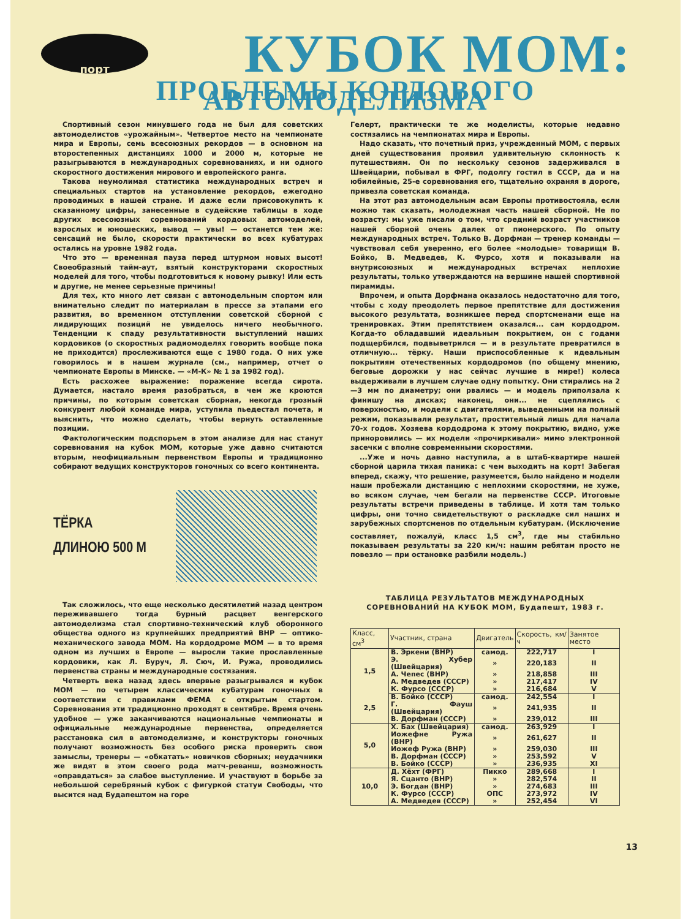порт
КУБОК МОМ:
ПРОБЛЕМЫ КОРДОВОГО АВТОМОДЕЛИЗМА
Спортивный сезон минувшего года не был для советских автомоделистов «урожайным». Четвертое место на чемпионате мира и Европы, семь всесоюзных рекордов — в основном на второстепенных дистанциях 1000 и 2000 м, которые не разыгрываются в международных соревнованиях, и ни одного скоростного достижения мирового и европейского ранга.
Такова неумолимая статистика международных встреч и специальных стартов на установление рекордов, ежегодно проводимых в нашей стране. И даже если присовокупить к сказанному цифры, занесенные в судейские таблицы в ходе других всесоюзных соревнований кордовых автомоделей, взрослых и юношеских, вывод — увы! — останется тем же: сенсаций не было, скорости практически во всех кубатурах остались на уровне 1982 года.
Что это — временная пауза перед штурмом новых высот! Своеобразный тайм-аут, взятый конструкторами скоростных моделей для того, чтобы подготовиться к новому рывку! Или есть и другие, не менее серьезные причины!
Для тех, кто много лет связан с автомодельным спортом или внимательно следит по материалам в прессе за этапами его развития, во временном отступлении советской сборной с лидирующих позиций не увиделось ничего необычного. Тенденции к спаду результативности выступлений наших кордовиков (о скоростных радиомоделях говорить вообще пока не приходится) прослеживаются еще с 1980 года. О них уже говорилось и в нашем журнале (см., например, отчет о чемпионате Европы в Минске. — «М-К» № 1 за 1982 год).
Есть расхожее выражение: поражение всегда сирота. Думается, настало время разобраться, в чем же кроются причины, по которым советская сборная, некогда грозный конкурент любой команде мира, уступила пьедестал почета, и выяснить, что можно сделать, чтобы вернуть оставленные позиции.
Фактологическим подспорьем в этом анализе для нас станут соревнования на кубок МОМ, которые уже давно считаются вторым, неофициальным первенством Европы и традиционно собирают ведущих конструкторов гоночных со всего континента.
ТЁРКА
ДЛИНОЮ 500 М
Так сложилось, что еще несколько десятилетий назад центром переживавшего тогда бурный расцвет венгерского автомоделизма стал спортивно-технический клуб оборонного общества одного из крупнейших предприятий ВНР — оптико-механического завода МОМ. На кордодроме МОМ — в то время одном из лучших в Европе — выросли такие прославленные кордовики, как Л. Буруч, Л. Сюч, И. Ружа, проводились первенства страны и международные состязания.
Четверть века назад здесь впервые разыгрывался и кубок МОМ — по четырем классическим кубатурам гоночных в соответствии с правилами ФЕМА с открытым стартом. Соревнования эти традиционно проходят в сентябре. Время очень удобное — уже заканчиваются национальные чемпионаты и официальные международные первенства, определяется расстановка сил в автомоделизме, и конструкторы гоночных получают возможность без особого риска проверить свои замыслы, тренеры — «обкатать» новичков сборных; неудачники же видят в этом своего рода матч-реванш, возможность «оправдаться» за слабое выступление. И участвуют в борьбе за небольшой серебряный кубок с фигуркой статуи Свободы, что высится над Будапештом на горе
Гелерт, практически те же моделисты, которые недавно состязались на чемпионатах мира и Европы.
Надо сказать, что почетный приз, учрежденный МОМ, с первых дней существования проявил удивительную склонность к путешествиям. Он по нескольку сезонов задерживался в Швейцарии, побывал в ФРГ, подолгу гостил в СССР, да и на юбилейные, 25-е соревнования его, тщательно охраняя в дороге, привезла советская команда.
На этот раз автомодельным асам Европы противостояла, если можно так сказать, молодежная часть нашей сборной. Не по возрасту: мы уже писали о том, что средний возраст участников нашей сборной очень далек от пионерского. По опыту международных встреч. Только В. Дорфман — тренер команды — чувствовал себя уверенно, его более «молодые» товарищи В. Бойко, В. Медведев, К. Фурсо, хотя и показывали на внутрисоюзных и международных встречах неплохие результаты, только утверждаются на вершине нашей спортивной пирамиды.
Впрочем, и опыта Дорфмана оказалось недостаточно для того, чтобы с ходу преодолеть первое препятствие для достижения высокого результата, возникшее перед спортсменами еще на тренировках. Этим препятствием оказался... сам кордодром. Когда-то обладавший идеальным покрытием, он с годами подщербился, подвыветрился — и в результате превратился в отличную... тёрку. Наши приспособленные к идеальным покрытиям отечественных кордодромов (по общему мнению, беговые дорожки у нас сейчас лучшие в мире!) колеса выдерживали в лучшем случае одну попытку. Они стирались на 2—3 мм по диаметру; они рвались — и модель приползала к финишу на дисках; наконец, они... не сцеплялись с поверхностью, и модели с двигателями, выведенными на полный режим, показывали результат, простительный лишь для начала 70-х годов. Хозяева кордодрома к этому покрытию, видно, уже приноровились — их модели «прочиркивали» мимо электронной засечки с вполне современными скоростями.
...Уже и ночь давно наступила, а в штаб-квартире нашей сборной царила тихая паника: с чем выходить на корт! Забегая вперед, скажу, что решение, разумеется, было найдено и модели наши пробежали дистанцию с неплохими скоростями, не хуже, во всяком случае, чем бегали на первенстве СССР. Итоговые результаты встречи приведены в таблице. И хотя там только цифры, они точно свидетельствуют о раскладке сил наших и зарубежных спортсменов по отдельным кубатурам. (Исключение составляет, пожалуй, класс 1,5 см<sup>3</sup>, где мы стабильно показываем результаты за 220 км/ч: нашим ребятам просто не повезло — при остановке разбили модель.)
ТАБЛИЦА РЕЗУЛЬТАТОВ МЕЖДУНАРОДНЫХ СОРЕВНОВАНИЙ НА КУБОК МОМ, Будапешт, 1983 г.
| Класс, см<sup>3</sup> | Участник, страна | Двигатель | Скорость, км/ч | Занятое место |
| --- | --- | --- | --- | --- |
| 1,5 | В. Эркени (ВНР) | самод. | 222,717 | I |
| | Э. Хубер (Швейцария) | » | 220,183 | II |
| | А. Чепес (ВНР) | » | 218,858 | III |
| | А. Медведев (СССР) | » | 217,417 | IV |
| | К. Фурсо (СССР) | » | 216,684 | V |
| 2,5 | В. Бойко (СССР) | самод. | 242,554 | I |
| | Г. Фауш (Швейцария) | » | 241,935 | II |
| | В. Дорфман (СССР) | » | 239,012 | III |
| 5,0 | Х. Бах (Швейцария) | самод. | 263,929 | I |
| | Иожефне Ружа (ВНР) | » | 261,627 | II |
| | Иожеф Ружа (ВНР) | » | 259,030 | III |
| | В. Дорфман (СССР) | » | 253,592 | V |
| | В. Бойко (СССР) | » | 236,935 | XI |
| 10,0 | Д. Хёхт (ФРГ) | Пикко | 289,668 | I |
| | Я. Сцанто (ВНР) | » | 282,574 | II |
| | Э. Богдан (ВНР) | » | 274,683 | III |
| | К. Фурсо (СССР) | ОПС | 273,972 | IV |
| | А. Медведев (СССР) | » | 252,454 | VI |
13